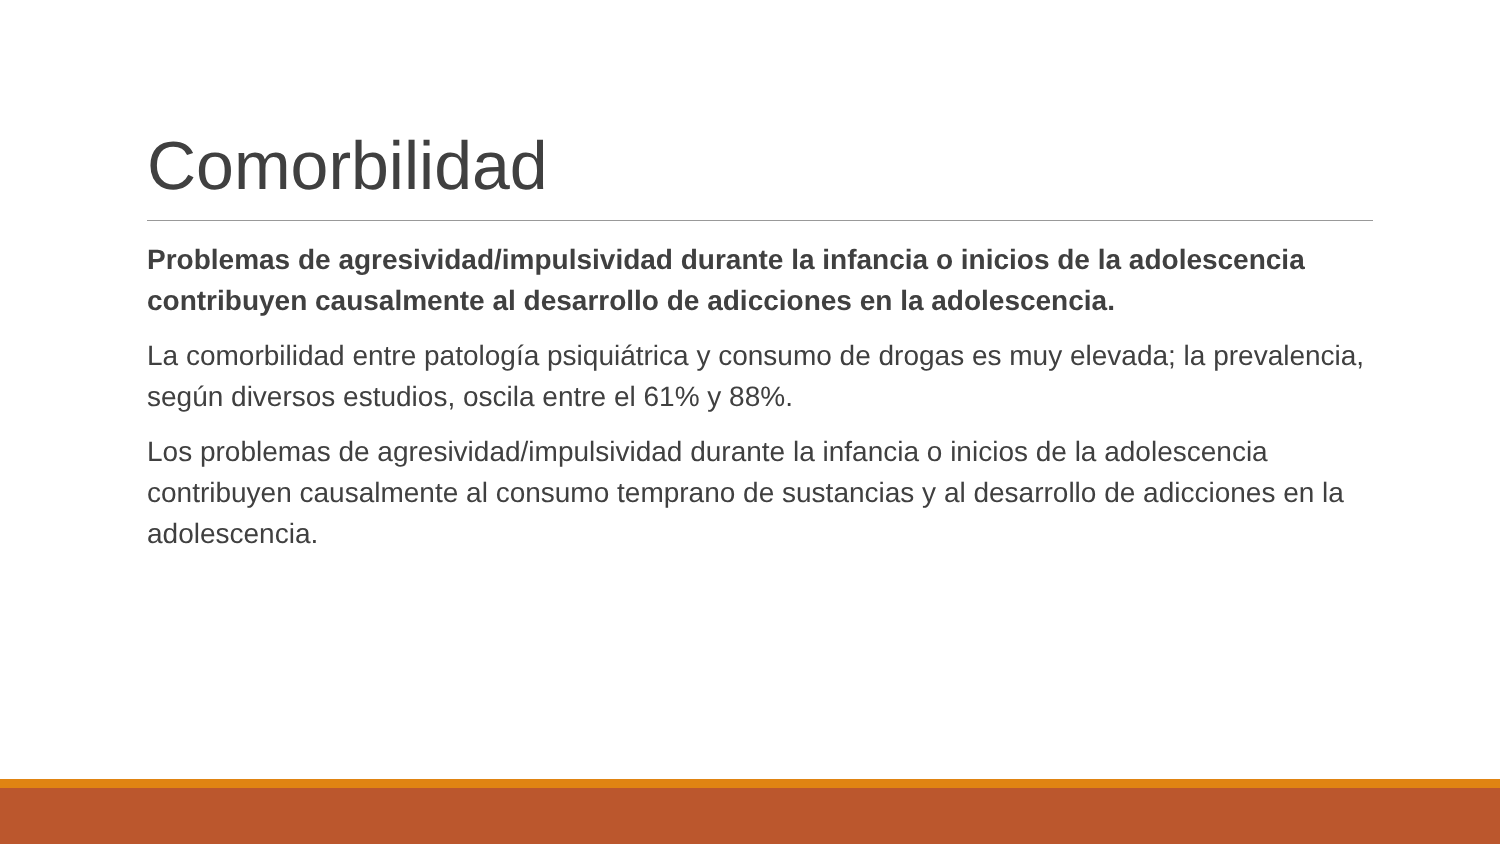Comorbilidad
Problemas de agresividad/impulsividad durante la infancia o inicios de la adolescencia contribuyen causalmente al desarrollo de adicciones en la adolescencia.
La comorbilidad entre patología psiquiátrica y consumo de drogas es muy elevada; la prevalencia, según diversos estudios, oscila entre el 61% y 88%.
Los problemas de agresividad/impulsividad durante la infancia o inicios de la adolescencia contribuyen causalmente al consumo temprano de sustancias y al desarrollo de adicciones en la adolescencia.